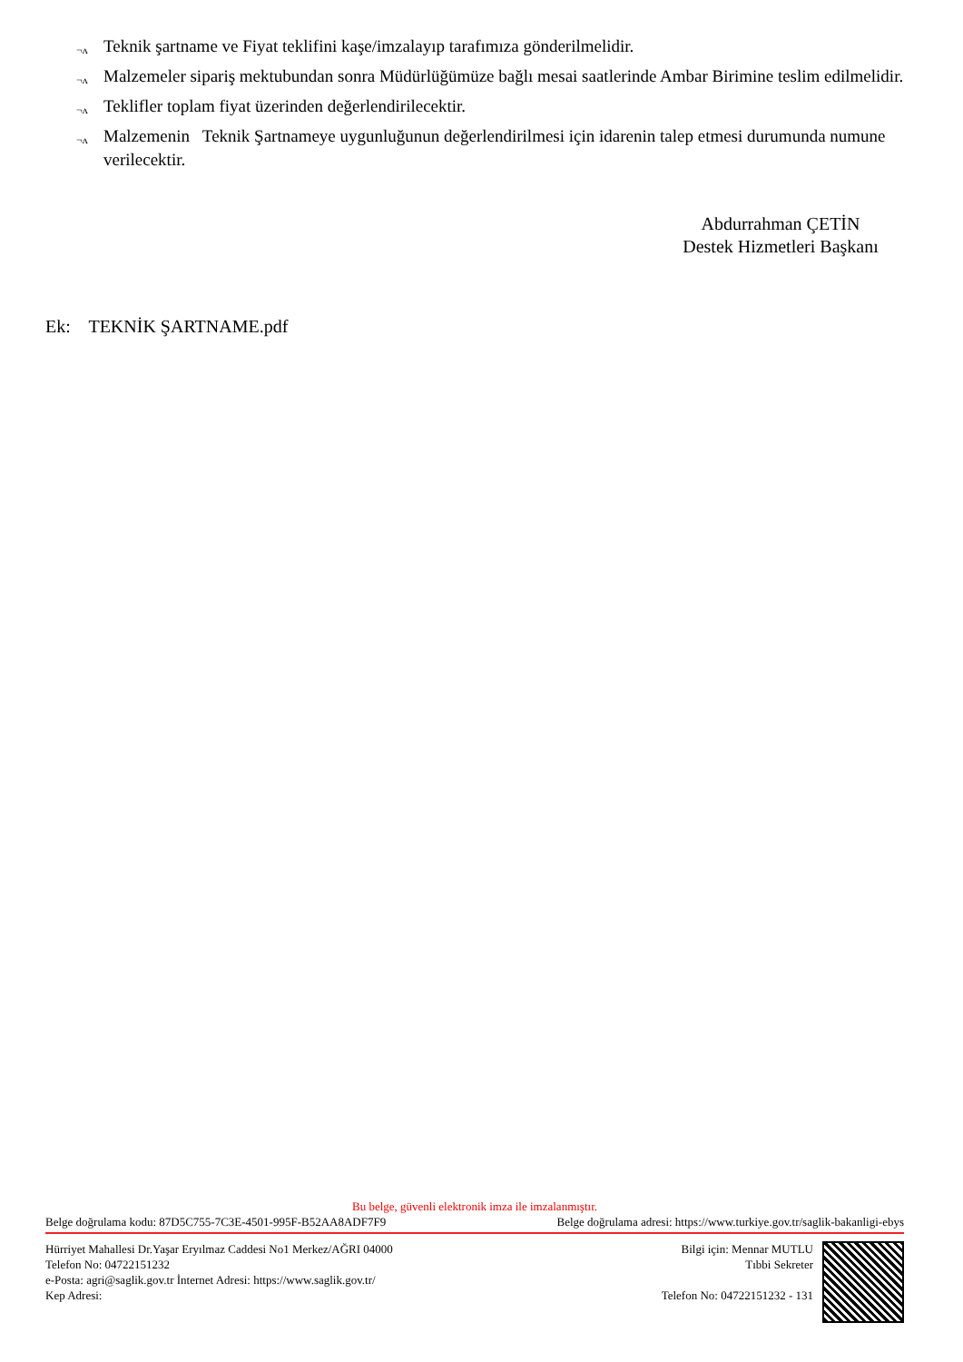¬ʌ Teknik şartname ve Fiyat teklifini kaşe/imzalayıp tarafımıza gönderilmelidir.
¬ʌ Malzemeler sipariş mektubundan sonra Müdürlüğümüze bağlı mesai saatlerinde Ambar Birimine teslim edilmelidir.
¬ʌ Teklifler toplam fiyat üzerinden değerlendirilecektir.
¬ʌ Malzemenin Teknik Şartnameye uygunluğunun değerlendirilmesi için idarenin talep etmesi durumunda numune verilecektir.
Abdurrahman ÇETİN
Destek Hizmetleri Başkanı
Ek: TEKNİK ŞARTNAME.pdf
Bu belge, güvenli elektronik imza ile imzalanmıştır.
Belge doğrulama kodu: 87D5C755-7C3E-4501-995F-B52AA8ADF7F9 Belge doğrulama adresi: https://www.turkiye.gov.tr/saglik-bakanligi-ebys
Hürriyet Mahallesi Dr.Yaşar Eryılmaz Caddesi No1 Merkez/AĞRI 04000
Telefon No: 04722151232
e-Posta: agri@saglik.gov.tr İnternet Adresi: https://www.saglik.gov.tr/
Kep Adresi:
Bilgi için: Mennar MUTLU
Tıbbi Sekreter
Telefon No: 04722151232 - 131